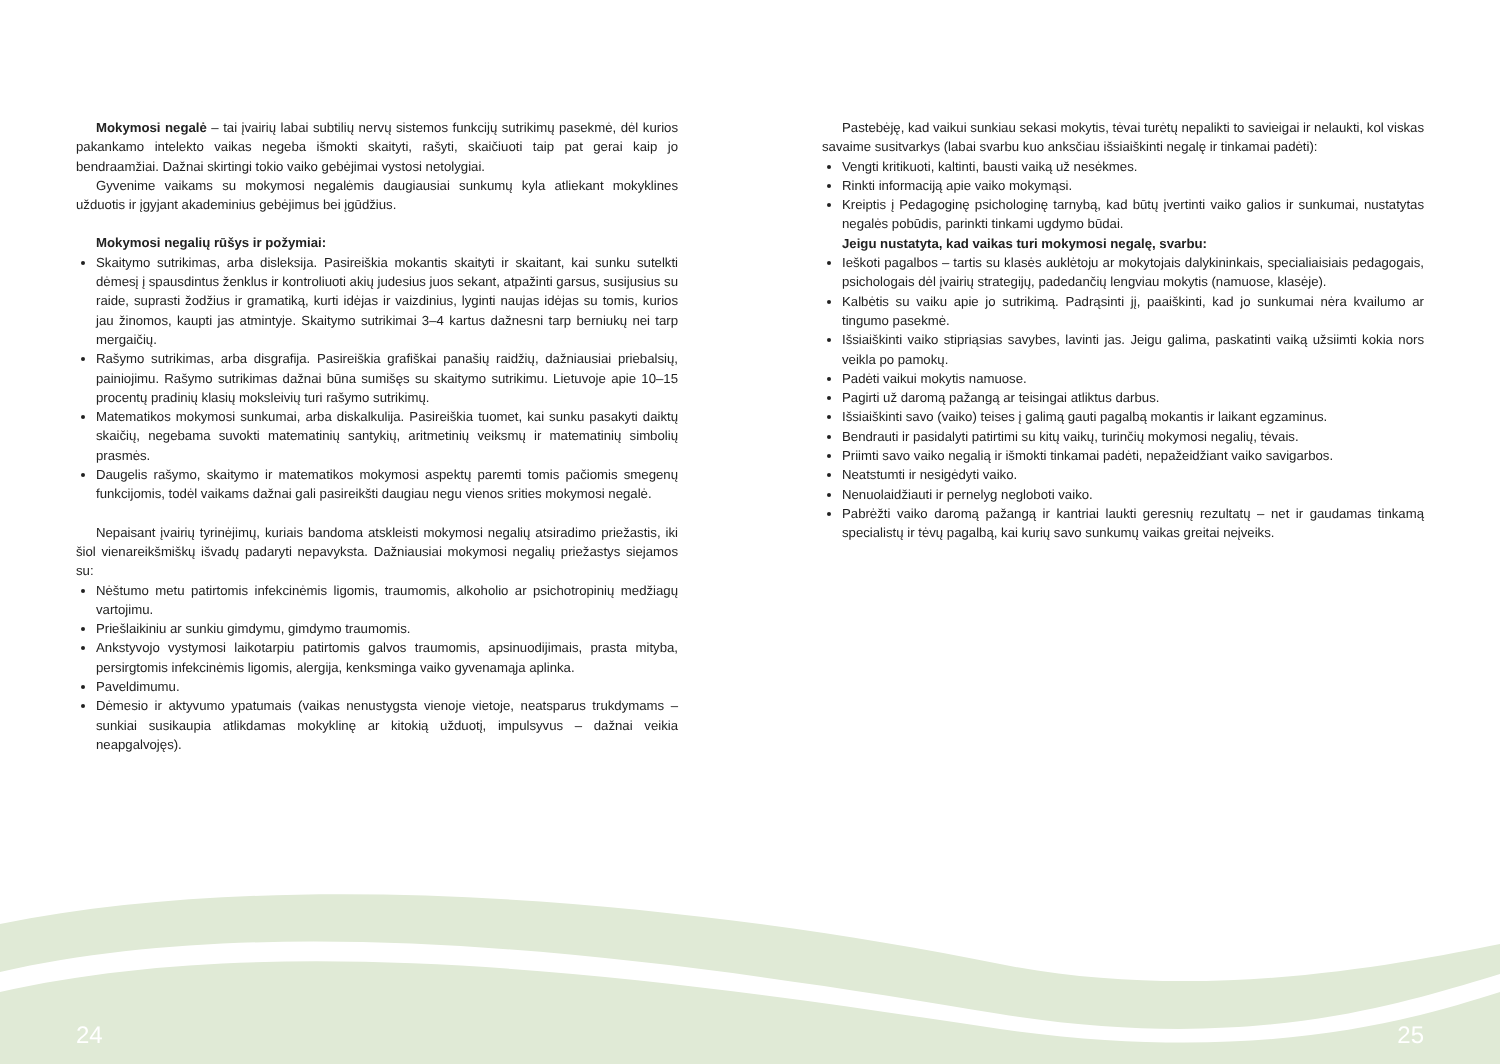Mokymosi negalė – tai įvairių labai subtilių nervų sistemos funkcijų sutrikimų pasekmė, dėl kurios pakankamo intelekto vaikas negeba išmokti skaityti, rašyti, skaičiuoti taip pat gerai kaip jo bendraamžiai. Dažnai skirtingi tokio vaiko gebėjimai vystosi netolygiai.
Gyvenime vaikams su mokymosi negalėmis daugiausiai sunkumų kyla atliekant mokyklines užduotis ir įgyjant akademinius gebėjimus bei įgūdžius.
Mokymosi negalių rūšys ir požymiai:
Skaitymo sutrikimas, arba disleksija. Pasireiškia mokantis skaityti ir skaitant, kai sunku sutelkti dėmesį į spausdintus ženklus ir kontroliuoti akių judesius juos sekant, atpažinti garsus, susijusius su raide, suprasti žodžius ir gramatiką, kurti idėjas ir vaizdinius, lyginti naujas idėjas su tomis, kurios jau žinomos, kaupti jas atmintyje. Skaitymo sutrikimai 3–4 kartus dažnesni tarp berniukų nei tarp mergaičių.
Rašymo sutrikimas, arba disgrafija. Pasireiškia grafiškai panašių raidžių, dažniausiai priebalsių, painiojimu. Rašymo sutrikimas dažnai būna sumišęs su skaitymo sutrikimu. Lietuvoje apie 10–15 procentų pradinių klasių moksleivių turi rašymo sutrikimų.
Matematikos mokymosi sunkumai, arba diskalkulija. Pasireiškia tuomet, kai sunku pasakyti daiktų skaičių, negebama suvokti matematinių santykių, aritmetinių veiksmų ir matematinių simbolių prasmės.
Daugelis rašymo, skaitymo ir matematikos mokymosi aspektų paremti tomis pačiomis smegenų funkcijomis, todėl vaikams dažnai gali pasireikšti daugiau negu vienos srities mokymosi negalė.
Nepaisant įvairių tyrinėjimų, kuriais bandoma atskleisti mokymosi negalių atsiradimo priežastis, iki šiol vienareikšmiškų išvadų padaryti nepavyksta. Dažniausiai mokymosi negalių priežastys siejamos su:
Nėštumo metu patirtomis infekcinėmis ligomis, traumomis, alkoholio ar psichotropinių medžiagų vartojimu.
Priešlaikiniu ar sunkiu gimdymu, gimdymo traumomis.
Ankstyvojo vystymosi laikotarpiu patirtomis galvos traumomis, apsinuodijimais, prasta mityba, persirgtomis infekcinėmis ligomis, alergija, kenksminga vaiko gyvenamąja aplinka.
Paveldimumu.
Dėmesio ir aktyvumo ypatumais (vaikas nenustygsta vienoje vietoje, neatsparus trukdymams – sunkiai susikaupia atlikdamas mokyklinę ar kitokią užduotį, impulsyvus – dažnai veikia neapgalvojęs).
Pastebėję, kad vaikui sunkiau sekasi mokytis, tėvai turėtų nepalikti to savieigai ir nelaukti, kol viskas savaime susitvarkys (labai svarbu kuo anksčiau išsiaiškinti negalę ir tinkamai padėti):
Vengti kritikuoti, kaltinti, bausti vaiką už nesėkmes.
Rinkti informaciją apie vaiko mokymąsi.
Kreiptis į Pedagoginę psichologinę tarnybą, kad būtų įvertinti vaiko galios ir sunkumai, nustatytas negalės pobūdis, parinkti tinkami ugdymo būdai.
Jeigu nustatyta, kad vaikas turi mokymosi negalę, svarbu:
Ieškoti pagalbos – tartis su klasės auklėtoju ar mokytojais dalykininkais, specialiaisiais pedagogais, psichologais dėl įvairių strategijų, padedančių lengviau mokytis (namuose, klasėje).
Kalbėtis su vaiku apie jo sutrikimą. Padrąsinti jį, paaiškinti, kad jo sunkumai nėra kvailumo ar tingumo pasekmė.
Išsiaiškinti vaiko stipriąsias savybes, lavinti jas. Jeigu galima, paskatinti vaiką užsiimti kokia nors veikla po pamokų.
Padėti vaikui mokytis namuose.
Pagirti už daromą pažangą ar teisingai atliktus darbus.
Išsiaiškinti savo (vaiko) teises į galimą gauti pagalbą mokantis ir laikant egzaminus.
Bendrauti ir pasidalyti patirtimi su kitų vaikų, turinčių mokymosi negalių, tėvais.
Priimti savo vaiko negalią ir išmokti tinkamai padėti, nepažeidžiant vaiko savigarbos.
Neatstumti ir nesigėdyti vaiko.
Nenuolaidžiauti ir pernelyg negloboti vaiko.
Pabrėžti vaiko daromą pažangą ir kantriai laukti geresnių rezultatų – net ir gaudamas tinkamą specialistų ir tėvų pagalbą, kai kurių savo sunkumų vaikas greitai neįveiks.
24 25